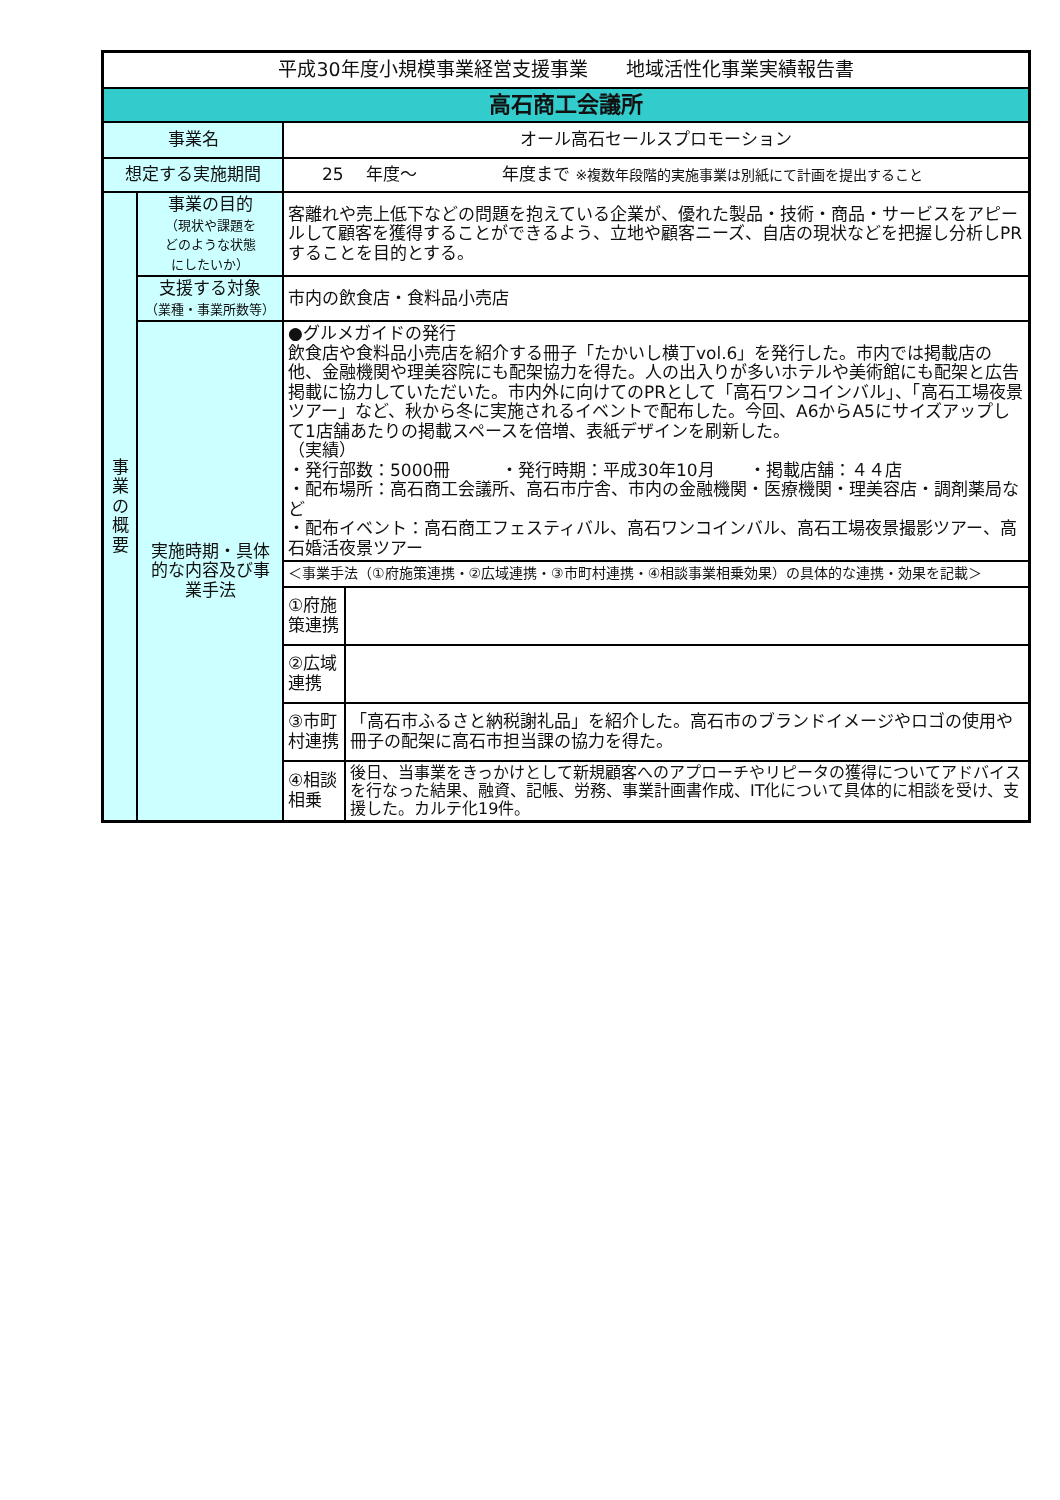| 平成30年度小規模事業経営支援事業 地域活性化事業実績報告書 | | | |
| 高石商工会議所 | | | |
| 事業名 | | オール高石セールスプロモーション | |
| 想定する実施期間 | | 25 年度～ 年度まで ※複数年段階的実施事業は別紙にて計画を提出すること | |
| 事 業 の 概 要 | 事業の目的 （現状や課題を どのような状態 にしたいか） | 客離れや売上低下などの問題を抱えている企業が、優れた製品・技術・商品・サービスをアピールして顧客を獲得することができるよう、立地や顧客ニーズ、自店の現状などを把握し分析しPRすることを目的とする。 | |
| | 支援する対象 （業種・事業所数等） | 市内の飲食店・食料品小売店 | |
| | 実施時期・具体的な内容及び事業手法 | ●グルメガイドの発行 飲食店や食料品小売店を紹介する冊子「たかいし横丁vol.6」を発行した。市内では掲載店の他、金融機関や理美容院にも配架協力を得た。人の出入りが多いホテルや美術館にも配架と広告掲載に協力していただいた。市内外に向けてのPRとして「高石ワンコインバル」、「高石工場夜景ツアー」など、秋から冬に実施されるイベントで配布した。今回、A6からA5にサイズアップして1店舗あたりの掲載スペースを倍増、表紙デザインを刷新した。 （実績） ・発行部数：5000冊 ・発行時期：平成30年10月 ・掲載店舗：４４店 ・配布場所：高石商工会議所、高石市庁舎、市内の金融機関・医療機関・理美容店・調剤薬局など ・配布イベント：高石商工フェスティバル、高石ワンコインバル、高石工場夜景撮影ツアー、高石婚活夜景ツアー | |
| | | ＜事業手法（①府施策連携・②広域連携・③市町村連携・④相談事業相乗効果）の具体的な連携・効果を記載＞ | |
| | | ①府施策連携 | |
| | | ②広域連携 | |
| | | ③市町村連携 | 「高石市ふるさと納税謝礼品」を紹介した。高石市のブランドイメージやロゴの使用や冊子の配架に高石市担当課の協力を得た。 |
| | | ④相談相乗 | 後日、当事業をきっかけとして新規顧客へのアプローチやリピータの獲得についてアドバイスを行なった結果、融資、記帳、労務、事業計画書作成、IT化について具体的に相談を受け、支援した。カルテ化19件。 |